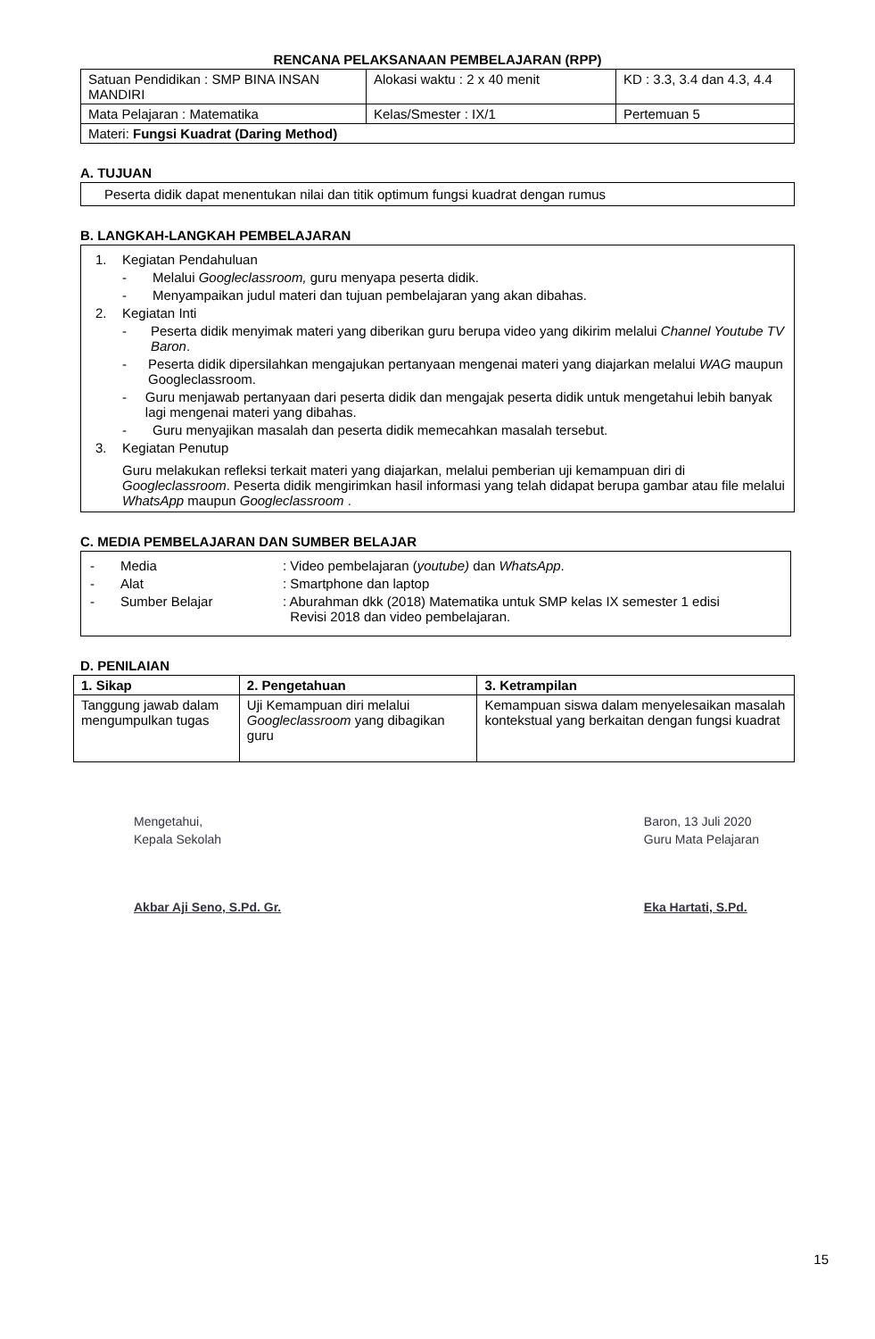RENCANA PELAKSANAAN PEMBELAJARAN (RPP)
| Satuan Pendidikan : SMP BINA INSAN MANDIRI | Alokasi waktu : 2 x 40 menit | KD : 3.3, 3.4 dan 4.3, 4.4 |
| Mata Pelajaran : Matematika | Kelas/Smester : IX/1 | Pertemuan 5 |
| Materi: Fungsi Kuadrat (Daring Method) | | |
A. TUJUAN
Peserta didik dapat menentukan nilai dan titik optimum fungsi kuadrat dengan rumus
B. LANGKAH-LANGKAH PEMBELAJARAN
1. Kegiatan Pendahuluan
- Melalui Googleclassroom, guru menyapa peserta didik.
- Menyampaikan judul materi dan tujuan pembelajaran yang akan dibahas.
2. Kegiatan Inti
- Peserta didik menyimak materi yang diberikan guru berupa video yang dikirim melalui Channel Youtube TV Baron.
- Peserta didik dipersilahkan mengajukan pertanyaan mengenai materi yang diajarkan melalui WAG maupun Googleclassroom.
- Guru menjawab pertanyaan dari peserta didik dan mengajak peserta didik untuk mengetahui lebih banyak lagi mengenai materi yang dibahas.
- Guru menyajikan masalah dan peserta didik memecahkan masalah tersebut.
3. Kegiatan Penutup
Guru melakukan refleksi terkait materi yang diajarkan, melalui pemberian uji kemampuan diri di Googleclassroom. Peserta didik mengirimkan hasil informasi yang telah didapat berupa gambar atau file melalui WhatsApp maupun Googleclassroom .
C. MEDIA PEMBELAJARAN DAN SUMBER BELAJAR
- Media: Video pembelajaran (youtube) dan WhatsApp.
- Alat: Smartphone dan laptop
- Sumber Belajar: Aburahman dkk (2018) Matematika untuk SMP kelas IX semester 1 edisi
Revisi 2018 dan video pembelajaran.
D. PENILAIAN
| 1. Sikap | 2. Pengetahuan | 3. Ketrampilan |
| --- | --- | --- |
| Tanggung jawab dalam mengumpulkan tugas | Uji Kemampuan diri melalui Googleclassroom yang dibagikan guru | Kemampuan siswa dalam menyelesaikan masalah kontekstual yang berkaitan dengan fungsi kuadrat |
Mengetahui,
Kepala Sekolah
Akbar Aji Seno, S.Pd. Gr.
Baron, 13 Juli 2020
Guru Mata Pelajaran
Eka Hartati, S.Pd.
15